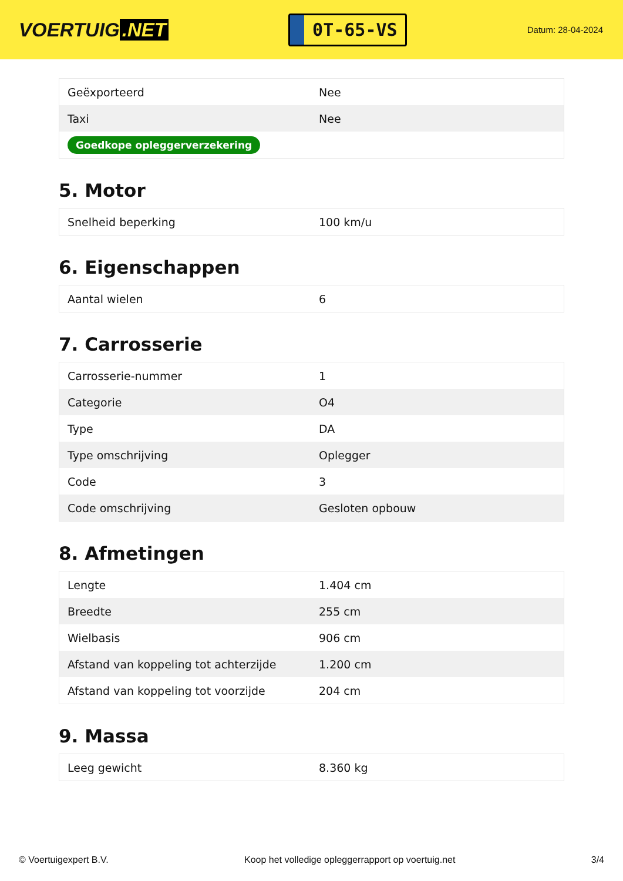VOERTUIG.NET
0T-65-VS
Datum: 28-04-2024
| Geëxporteerd | Nee |
| Taxi | Nee |
| Goedkope opleggerverzekering | |
5. Motor
| Snelheid beperking | 100 km/u |
6. Eigenschappen
| Aantal wielen | 6 |
7. Carrosserie
| Carrosserie-nummer | 1 |
| Categorie | O4 |
| Type | DA |
| Type omschrijving | Oplegger |
| Code | 3 |
| Code omschrijving | Gesloten opbouw |
8. Afmetingen
| Lengte | 1.404 cm |
| Breedte | 255 cm |
| Wielbasis | 906 cm |
| Afstand van koppeling tot achterzijde | 1.200 cm |
| Afstand van koppeling tot voorzijde | 204 cm |
9. Massa
| Leeg gewicht | 8.360 kg |
© Voertuigexpert B.V. Koop het volledige opleggerrapport op voertuig.net 3/4